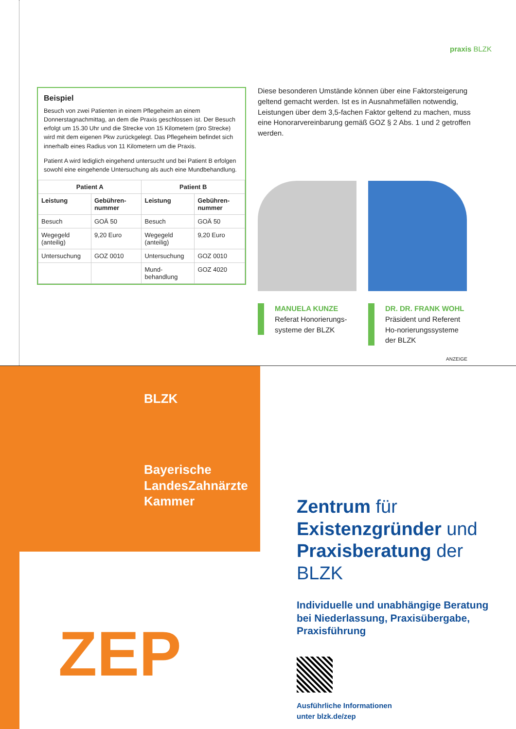praxis BLZK
Beispiel
Besuch von zwei Patienten in einem Pflegeheim an einem Donnerstagnachmittag, an dem die Praxis geschlossen ist. Der Besuch erfolgt um 15.30 Uhr und die Strecke von 15 Kilometern (pro Strecke) wird mit dem eigenen Pkw zurückgelegt. Das Pflegeheim befindet sich innerhalb eines Radius von 11 Kilometern um die Praxis.
Patient A wird lediglich eingehend untersucht und bei Patient B erfolgen sowohl eine eingehende Untersuchung als auch eine Mundbehandlung.
| Patient A | | Patient B | |
| --- | --- | --- | --- |
| Leistung | Gebühren-nummer | Leistung | Gebühren-nummer |
| Besuch | GOÄ 50 | Besuch | GOÄ 50 |
| Wegegeld (anteilig) | 9,20 Euro | Wegegeld (anteilig) | 9,20 Euro |
| Untersuchung | GOZ 0010 | Untersuchung | GOZ 0010 |
| | | Mund-behandlung | GOZ 4020 |
Diese besonderen Umstände können über eine Faktorsteigerung geltend gemacht werden. Ist es in Ausnahmefällen notwendig, Leistungen über dem 3,5-fachen Faktor geltend zu machen, muss eine Honorarvereinbarung gemäß GOZ § 2 Abs. 1 und 2 getroffen werden.
MANUELA KUNZE
Referat Honorierungs-systeme der BLZK
DR. DR. FRANK WOHL
Präsident und Referent Ho-norierungssysteme der BLZK
ANZEIGE
BLZK
Bayerische
LandesZahnärzte
Kammer
ZEP
Zentrum für
Existenzgründer und
Praxisberatung der BLZK
Individuelle und unabhängige Beratung bei Niederlassung, Praxisübergabe, Praxisführung
Ausführliche Informationen
unter blzk.de/zep